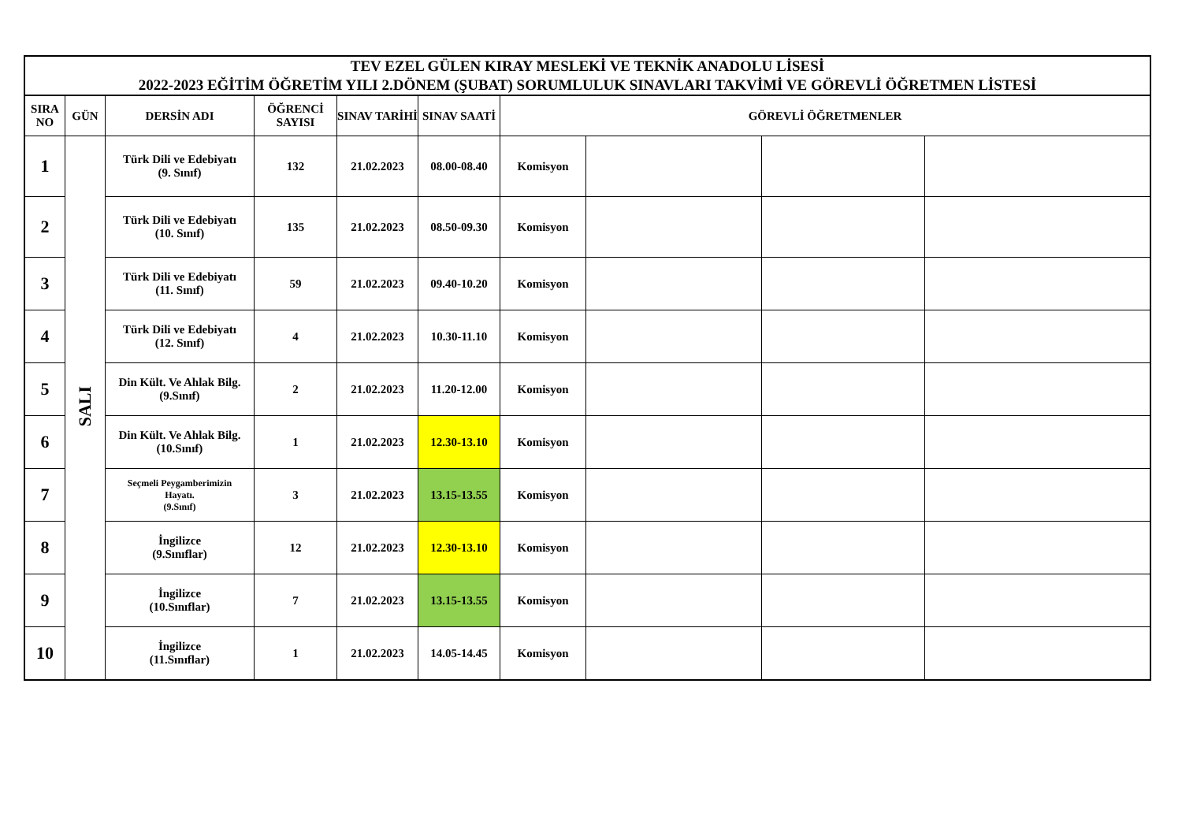| TEV EZEL GÜLEN KIRAY MESLEKİ VE TEKNİK ANADOLU LİSESİ 2022-2023 EĞİTİM ÖĞRETİM YILI 2.DÖNEM (ŞUBAT) SORUMLULUK SINAVLARI TAKVİMİ VE GÖREVLİ ÖĞRETMEN LİSTESİ | | | | | | | | | |
| --- | --- | --- | --- | --- | --- | --- | --- | --- | --- |
| SIRA NO | GÜN | DERSİN ADI | ÖĞRENCİ SAYISI | SINAV TARİHİ | SINAV SAATİ | GÖREVLİ ÖĞRETMENLER | | | |
| 1 | SALI | Türk Dili ve Edebiyatı (9. Sınıf) | 132 | 21.02.2023 | 08.00-08.40 | Komisyon | | | |
| 2 | | Türk Dili ve Edebiyatı (10. Sınıf) | 135 | 21.02.2023 | 08.50-09.30 | Komisyon | | | |
| 3 | | Türk Dili ve Edebiyatı (11. Sınıf) | 59 | 21.02.2023 | 09.40-10.20 | Komisyon | | | |
| 4 | | Türk Dili ve Edebiyatı (12. Sınıf) | 4 | 21.02.2023 | 10.30-11.10 | Komisyon | | | |
| 5 | | Din Kült. Ve Ahlak Bilg. (9.Sınıf) | 2 | 21.02.2023 | 11.20-12.00 | Komisyon | | | |
| 6 | | Din Kült. Ve Ahlak Bilg. (10.Sınıf) | 1 | 21.02.2023 | 12.30-13.10 | Komisyon | | | |
| 7 | | Seçmeli Peygamberimizin Hayatı. (9.Sınıf) | 3 | 21.02.2023 | 13.15-13.55 | Komisyon | | | |
| 8 | | İngilizce (9.Sınıflar) | 12 | 21.02.2023 | 12.30-13.10 | Komisyon | | | |
| 9 | | İngilizce (10.Sınıflar) | 7 | 21.02.2023 | 13.15-13.55 | Komisyon | | | |
| 10 | | İngilizce (11.Sınıflar) | 1 | 21.02.2023 | 14.05-14.45 | Komisyon | | | |